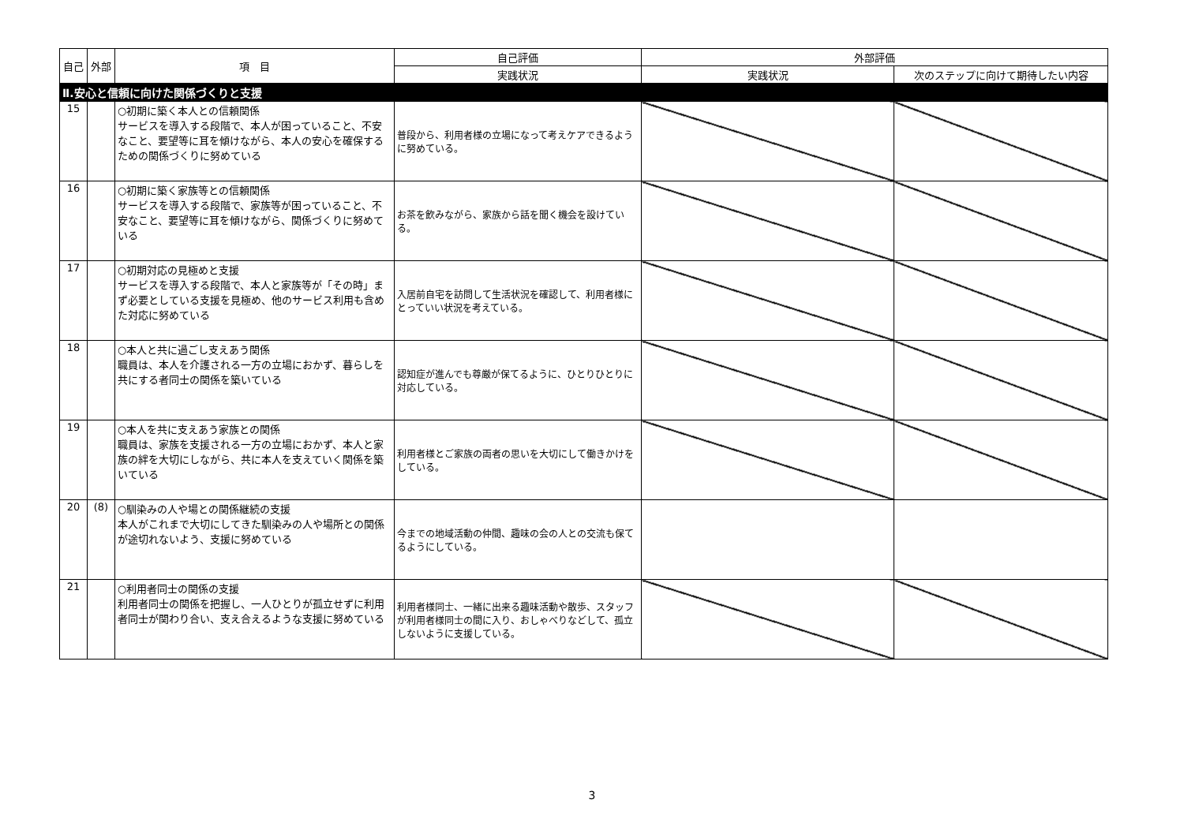| 自己 | 外部 | 項 目 | 自己評価 | 外部評価 | |
| --- | --- | --- | --- | --- | --- |
| | | | 実践状況 | 実践状況 | 次のステップに向けて期待したい内容 |
| Ⅱ.安心と信頼に向けた関係づくりと支援 | | | | | |
| 15 | | ○初期に築く本人との信頼関係 サービスを導入する段階で、本人が困っていること、不安なこと、要望等に耳を傾けながら、本人の安心を確保するための関係づくりに努めている | 普段から、利用者様の立場になって考えケアできるように努めている。 | | |
| 16 | | ○初期に築く家族等との信頼関係 サービスを導入する段階で、家族等が困っていること、不安なこと、要望等に耳を傾けながら、関係づくりに努めている | お茶を飲みながら、家族から話を聞く機会を設けている。 | | |
| 17 | | ○初期対応の見極めと支援 サービスを導入する段階で、本人と家族等が「その時」まず必要としている支援を見極め、他のサービス利用も含めた対応に努めている | 入居前自宅を訪問して生活状況を確認して、利用者様にとっていい状況を考えている。 | | |
| 18 | | ○本人と共に過ごし支えあう関係 職員は、本人を介護される一方の立場におかず、暮らしを共にする者同士の関係を築いている | 認知症が進んでも尊厳が保てるように、ひとりひとりに対応している。 | | |
| 19 | | ○本人を共に支えあう家族との関係 職員は、家族を支援される一方の立場におかず、本人と家族の絆を大切にしながら、共に本人を支えていく関係を築いている | 利用者様とご家族の両者の思いを大切にして働きかけをしている。 | | |
| 20 | (8) | ○馴染みの人や場との関係継続の支援 本人がこれまで大切にしてきた馴染みの人や場所との関係が途切れないよう、支援に努めている | 今までの地域活動の仲間、趣味の会の人との交流も保てるようにしている。 | | |
| 21 | | ○利用者同士の関係の支援 利用者同士の関係を把握し、一人ひとりが孤立せずに利用者同士が関わり合い、支え合えるような支援に努めている | 利用者様同士、一緒に出来る趣味活動や散歩、スタッフが利用者様同士の間に入り、おしゃべりなどして、孤立しないように支援している。 | | |
3